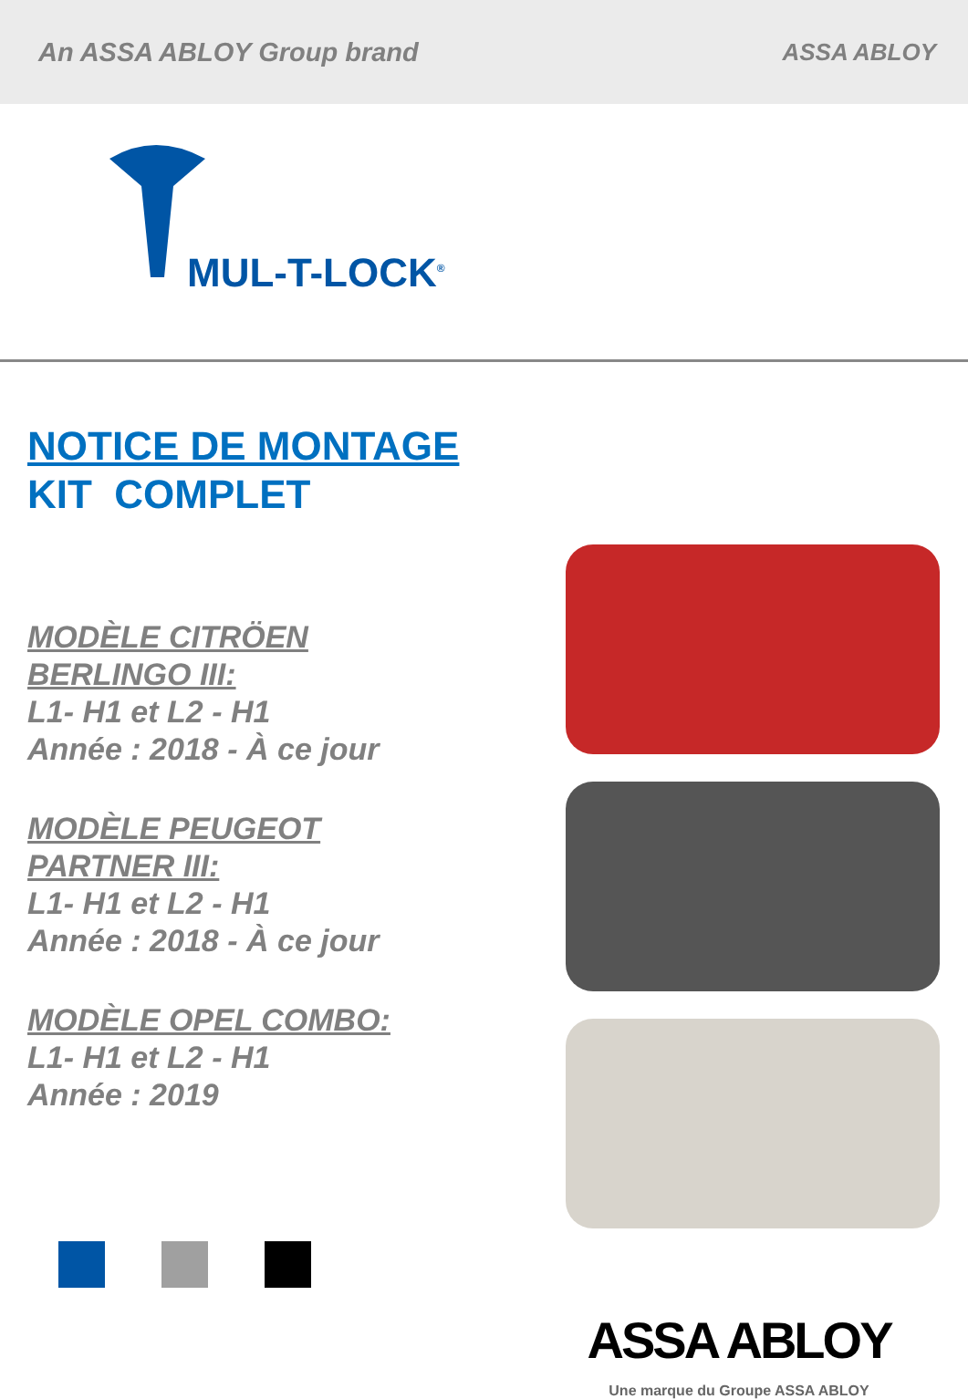An ASSA ABLOY Group brand ASSA ABLOY
MUL-T-LOCK<sup>®</sup>
NOTICE DE MONTAGE
KIT COMPLET
MODÈLE CITRÖEN
BERLINGO III:
L1- H1 et L2 - H1
Année : 2018 - À ce jour
MODÈLE PEUGEOT
PARTNER III:
L1- H1 et L2 - H1
Année : 2018 - À ce jour
MODÈLE OPEL COMBO:
L1- H1 et L2 - H1
Année : 2019
ASSA ABLOY
Une marque du Groupe ASSA ABLOY